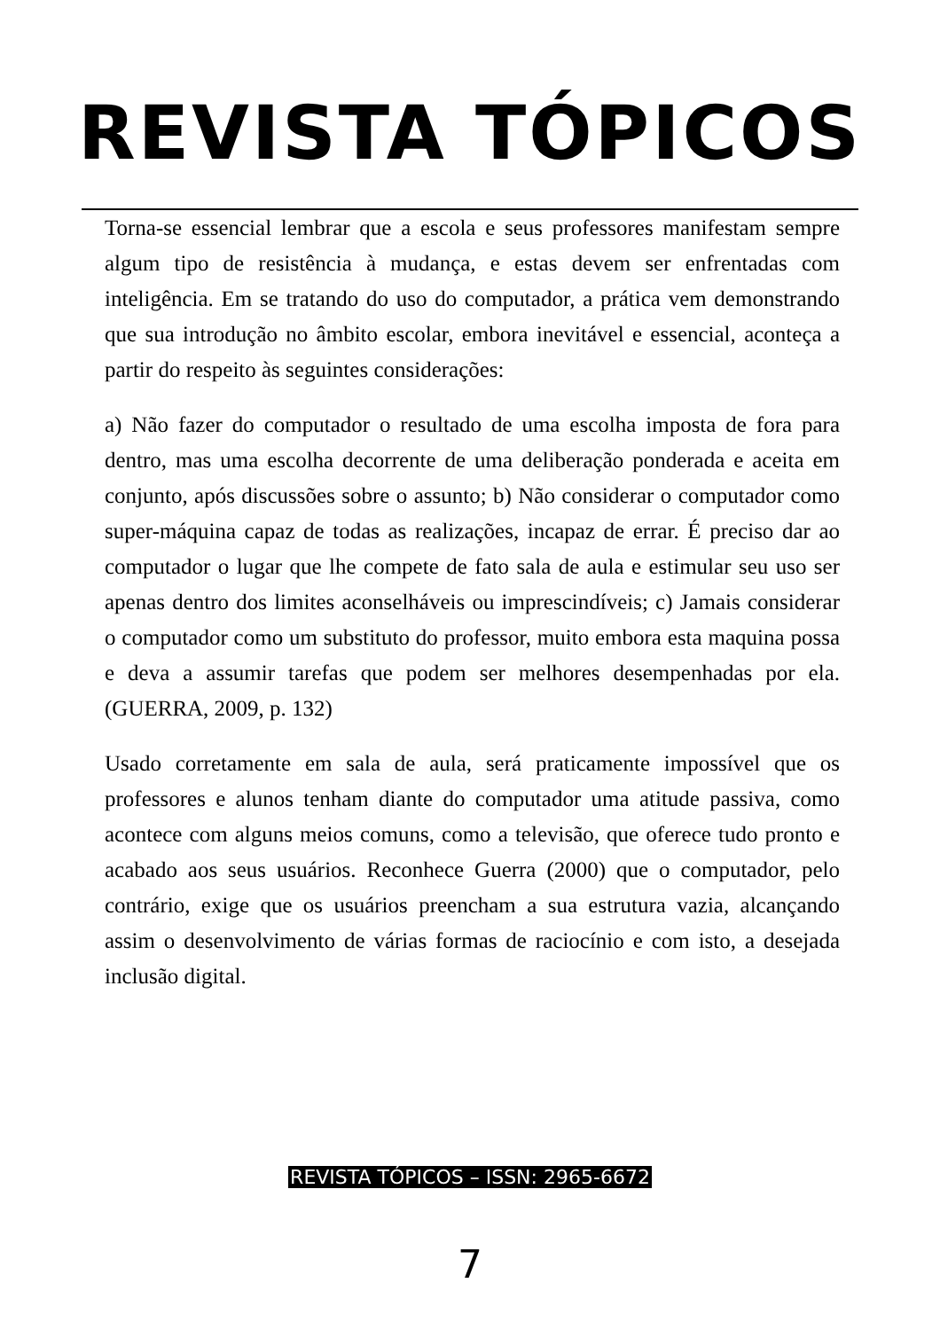REVISTA TÓPICOS
Torna-se essencial lembrar que a escola e seus professores manifestam sempre algum tipo de resistência à mudança, e estas devem ser enfrentadas com inteligência. Em se tratando do uso do computador, a prática vem demonstrando que sua introdução no âmbito escolar, embora inevitável e essencial, aconteça a partir do respeito às seguintes considerações:
a) Não fazer do computador o resultado de uma escolha imposta de fora para dentro, mas uma escolha decorrente de uma deliberação ponderada e aceita em conjunto, após discussões sobre o assunto; b) Não considerar o computador como super-máquina capaz de todas as realizações, incapaz de errar. É preciso dar ao computador o lugar que lhe compete de fato sala de aula e estimular seu uso ser apenas dentro dos limites aconselháveis ou imprescindíveis; c) Jamais considerar o computador como um substituto do professor, muito embora esta maquina possa e deva a assumir tarefas que podem ser melhores desempenhadas por ela. (GUERRA, 2009, p. 132)
Usado corretamente em sala de aula, será praticamente impossível que os professores e alunos tenham diante do computador uma atitude passiva, como acontece com alguns meios comuns, como a televisão, que oferece tudo pronto e acabado aos seus usuários. Reconhece Guerra (2000) que o computador, pelo contrário, exige que os usuários preencham a sua estrutura vazia, alcançando assim o desenvolvimento de várias formas de raciocínio e com isto, a desejada inclusão digital.
REVISTA TÓPICOS – ISSN: 2965-6672
7